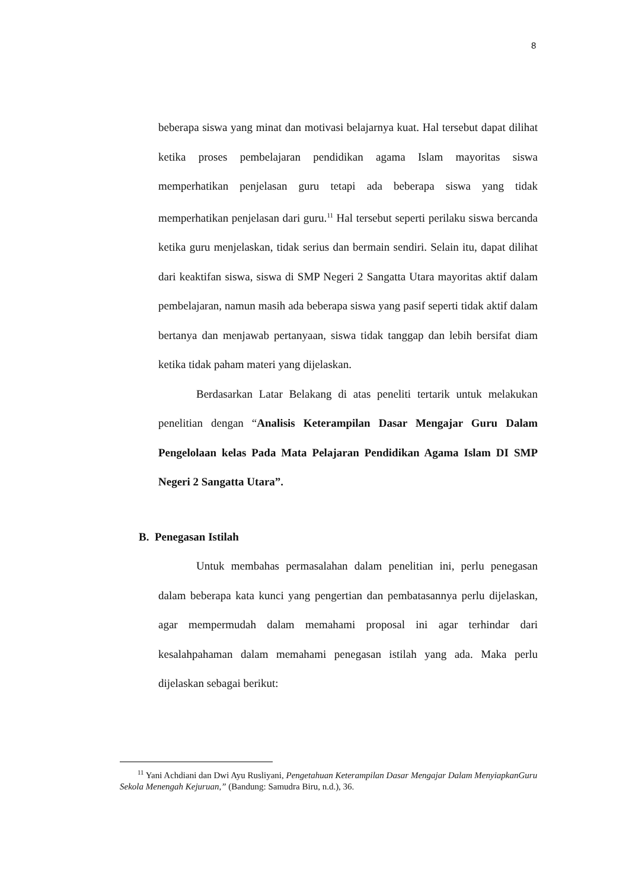8
beberapa siswa yang minat dan motivasi belajarnya kuat. Hal tersebut dapat dilihat ketika proses pembelajaran pendidikan agama Islam mayoritas siswa memperhatikan penjelasan guru tetapi ada beberapa siswa yang tidak memperhatikan penjelasan dari guru.<sup>11</sup> Hal tersebut seperti perilaku siswa bercanda ketika guru menjelaskan, tidak serius dan bermain sendiri. Selain itu, dapat dilihat dari keaktifan siswa, siswa di SMP Negeri 2 Sangatta Utara mayoritas aktif dalam pembelajaran, namun masih ada beberapa siswa yang pasif seperti tidak aktif dalam bertanya dan menjawab pertanyaan, siswa tidak tanggap dan lebih bersifat diam ketika tidak paham materi yang dijelaskan.
Berdasarkan Latar Belakang di atas peneliti tertarik untuk melakukan penelitian dengan “Analisis Keterampilan Dasar Mengajar Guru Dalam Pengelolaan kelas Pada Mata Pelajaran Pendidikan Agama Islam DI SMP Negeri 2 Sangatta Utara”.
B. Penegasan Istilah
Untuk membahas permasalahan dalam penelitian ini, perlu penegasan dalam beberapa kata kunci yang pengertian dan pembatasannya perlu dijelaskan, agar mempermudah dalam memahami proposal ini agar terhindar dari kesalahpahaman dalam memahami penegasan istilah yang ada. Maka perlu dijelaskan sebagai berikut:
<sup>11</sup> Yani Achdiani dan Dwi Ayu Rusliyani, Pengetahuan Keterampilan Dasar Mengajar Dalam MenyiapkanGuru Sekola Menengah Kejuruan,” (Bandung: Samudra Biru, n.d.), 36.